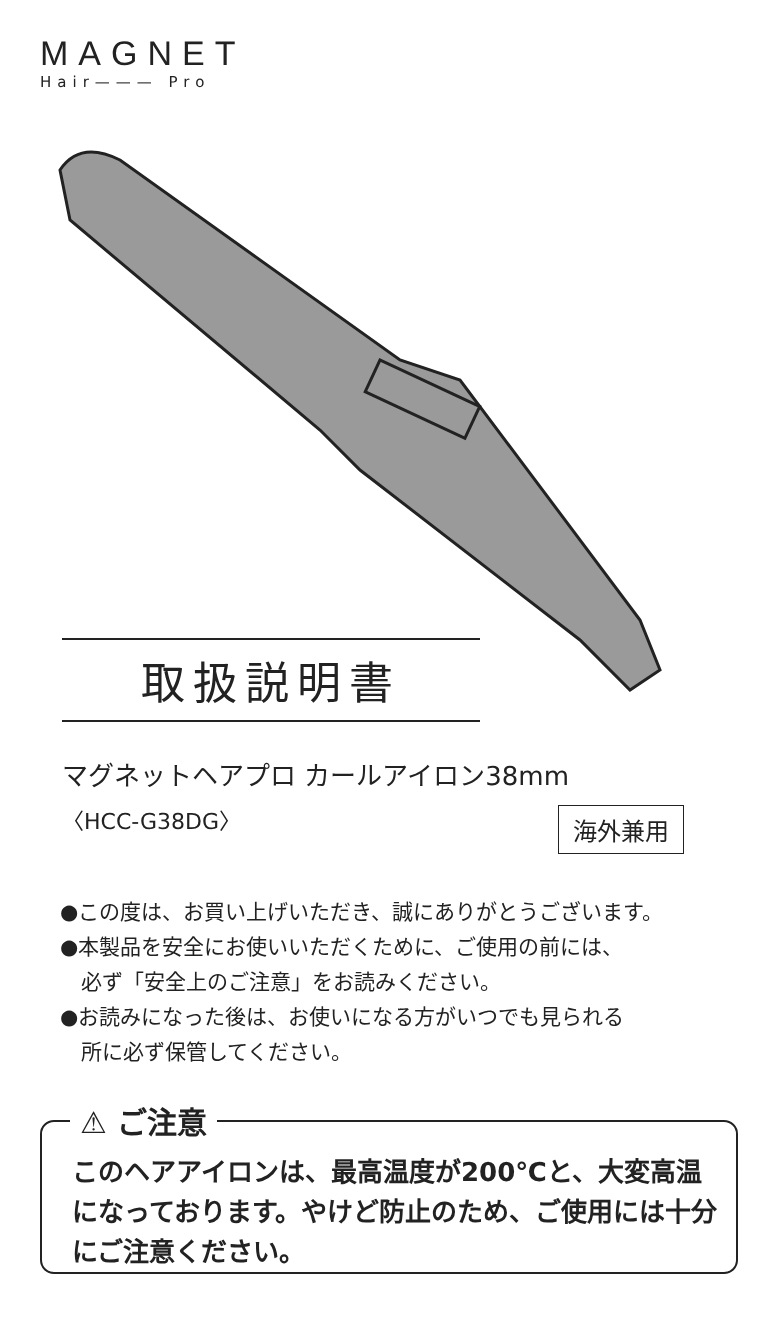MAGNET
Hair——— Pro
取扱説明書
マグネットヘアプロ カールアイロン38mm
〈HCC-G38DG〉 海外兼用
●この度は、お買い上げいただき、誠にありがとうございます。
●本製品を安全にお使いいただくために、ご使用の前には、
　必ず「安全上のご注意」をお読みください。
●お読みになった後は、お使いになる方がいつでも見られる
　所に必ず保管してください。
⚠ ご注意
このヘアアイロンは、最高温度が200℃と、大変高温
になっております。やけど防止のため、ご使用には十分
にご注意ください。